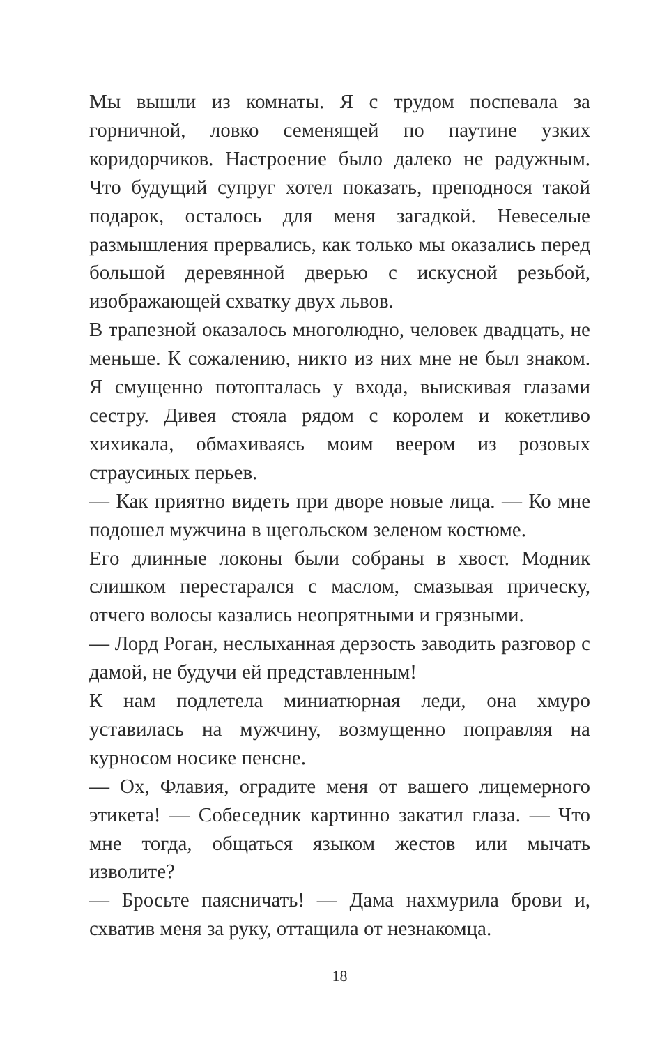Мы вышли из комнаты. Я с трудом поспевала за горничной, ловко семенящей по паутине узких коридорчиков. Настроение было далеко не радужным. Что будущий супруг хотел показать, преподнося такой подарок, осталось для меня загадкой. Невеселые размышления прервались, как только мы оказались перед большой деревянной дверью с искусной резьбой, изображающей схватку двух львов.
В трапезной оказалось многолюдно, человек двадцать, не меньше. К сожалению, никто из них мне не был знаком. Я смущенно потопталась у входа, выискивая глазами сестру. Дивея стояла рядом с королем и кокетливо хихикала, обмахиваясь моим веером из розовых страусиных перьев.
— Как приятно видеть при дворе новые лица. — Ко мне подошел мужчина в щегольском зеленом костюме.
Его длинные локоны были собраны в хвост. Модник слишком перестарался с маслом, смазывая прическу, отчего волосы казались неопрятными и грязными.
— Лорд Роган, неслыханная дерзость заводить разговор с дамой, не будучи ей представленным!
К нам подлетела миниатюрная леди, она хмуро уставилась на мужчину, возмущенно поправляя на курносом носике пенсне.
— Ох, Флавия, оградите меня от вашего лицемерного этикета! — Собеседник картинно закатил глаза. — Что мне тогда, общаться языком жестов или мычать изволите?
— Бросьте паясничать! — Дама нахмурила брови и, схватив меня за руку, оттащила от незнакомца.
18